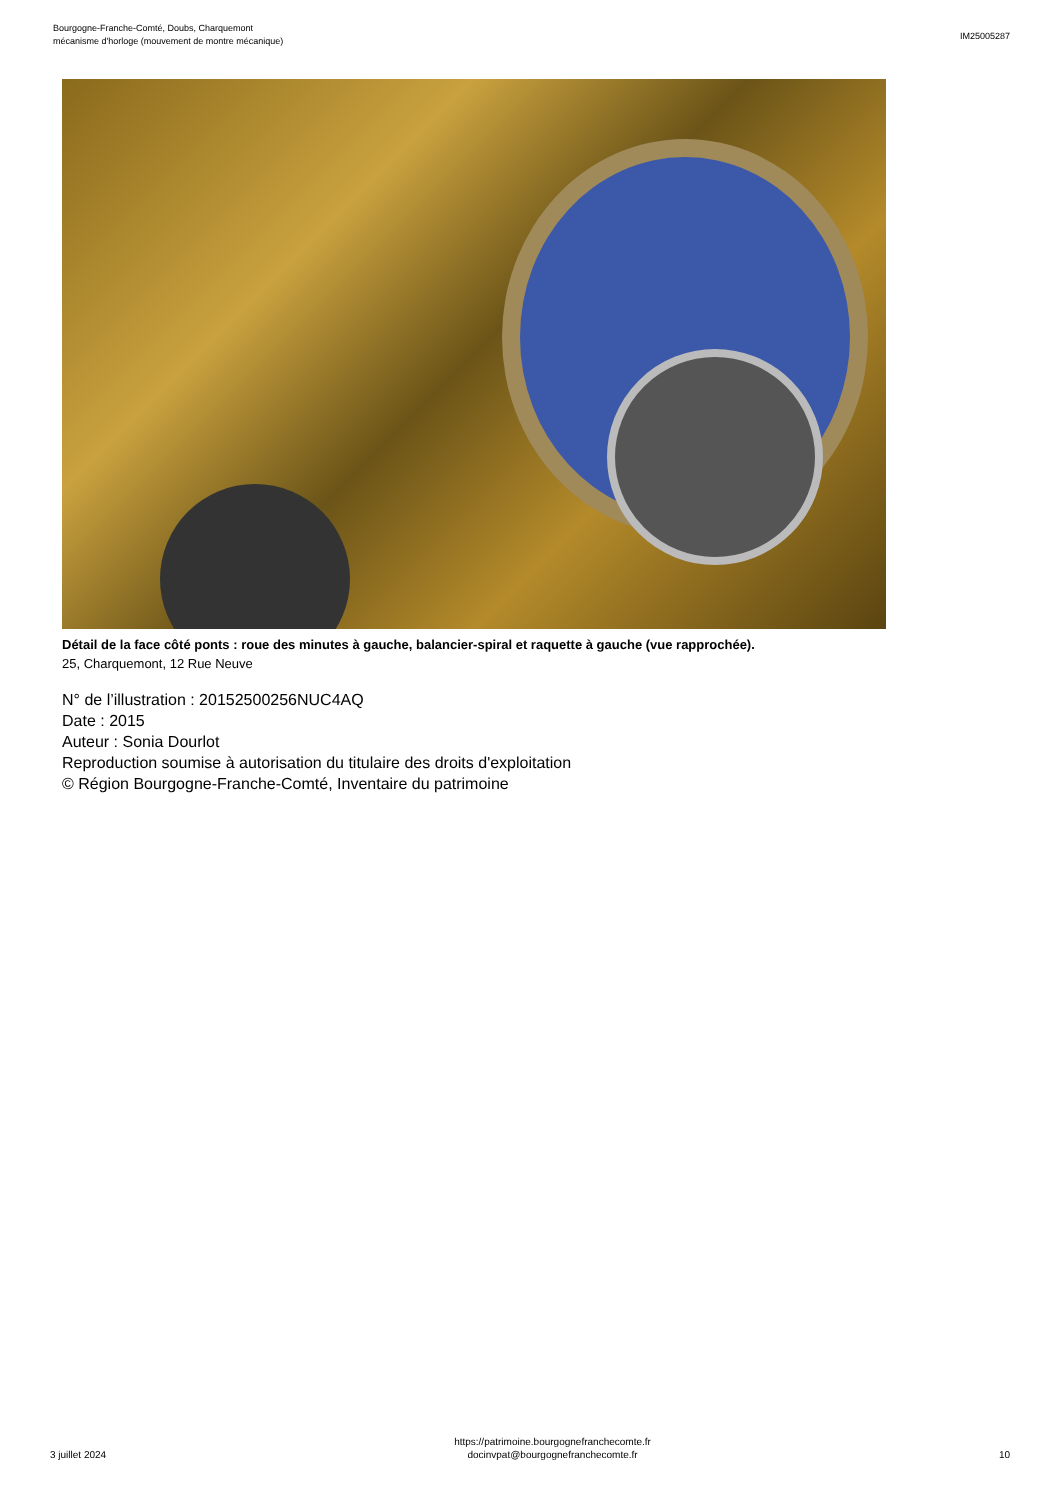Bourgogne-Franche-Comté, Doubs, Charquemont
mécanisme d'horloge (mouvement de montre mécanique)
IM25005287
Détail de la face côté ponts : roue des minutes à gauche, balancier-spiral et raquette à gauche (vue rapprochée).
25, Charquemont, 12 Rue Neuve
N° de l’illustration : 20152500256NUC4AQ
Date : 2015
Auteur : Sonia Dourlot
Reproduction soumise à autorisation du titulaire des droits d'exploitation
© Région Bourgogne-Franche-Comté, Inventaire du patrimoine
3 juillet 2024
https://patrimoine.bourgognefranchecomte.fr
docinvpat@bourgognefranchecomte.fr
10